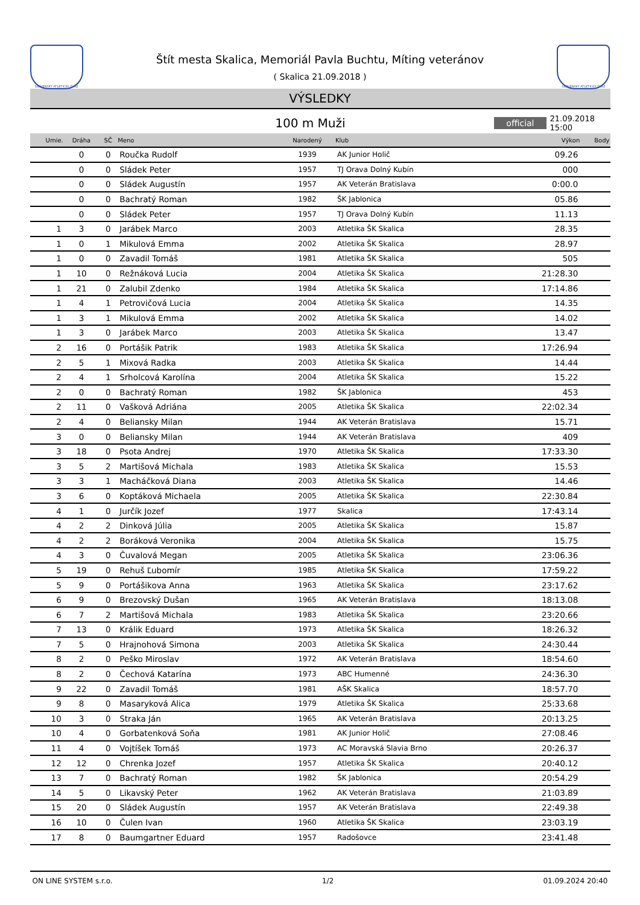SLOVENSKÝ ATLETICKÝ ZVÄZ
Štít mesta Skalica, Memoriál Pavla Buchtu, Míting veteránov
( Skalica 21.09.2018 )
SLOVENSKÝ ATLETICKÝ ZVÄZ
VÝSLEDKY
100 m Muži
official 21.09.2018 15:00
| Umie. | Dráha | SČ | Meno | Narodený | Klub | Výkon | Body |
| --- | --- | --- | --- | --- | --- | --- | --- |
| | 0 | 0 | Roučka Rudolf | 1939 | AK Junior Holič | 09.26 | |
| | 0 | 0 | Sládek Peter | 1957 | TJ Orava Dolný Kubín | 000 | |
| | 0 | 0 | Sládek Augustín | 1957 | AK Veterán Bratislava | 0:00.0 | |
| | 0 | 0 | Bachratý Roman | 1982 | ŠK Jablonica | 05.86 | |
| | 0 | 0 | Sládek Peter | 1957 | TJ Orava Dolný Kubín | 11.13 | |
| 1 | 3 | 0 | Jarábek Marco | 2003 | Atletika ŠK Skalica | 28.35 | |
| 1 | 0 | 1 | Mikulová Emma | 2002 | Atletika ŠK Skalica | 28.97 | |
| 1 | 0 | 0 | Zavadil Tomáš | 1981 | Atletika ŠK Skalica | 505 | |
| 1 | 10 | 0 | Režnáková Lucia | 2004 | Atletika ŠK Skalica | 21:28.30 | |
| 1 | 21 | 0 | Zalubil Zdenko | 1984 | Atletika ŠK Skalica | 17:14.86 | |
| 1 | 4 | 1 | Petrovičová Lucia | 2004 | Atletika ŠK Skalica | 14.35 | |
| 1 | 3 | 1 | Mikulová Emma | 2002 | Atletika ŠK Skalica | 14.02 | |
| 1 | 3 | 0 | Jarábek Marco | 2003 | Atletika ŠK Skalica | 13.47 | |
| 2 | 16 | 0 | Portášik Patrik | 1983 | Atletika ŠK Skalica | 17:26.94 | |
| 2 | 5 | 1 | Mixová Radka | 2003 | Atletika ŠK Skalica | 14.44 | |
| 2 | 4 | 1 | Srholcová Karolína | 2004 | Atletika ŠK Skalica | 15.22 | |
| 2 | 0 | 0 | Bachratý Roman | 1982 | ŠK Jablonica | 453 | |
| 2 | 11 | 0 | Vašková Adriána | 2005 | Atletika ŠK Skalica | 22:02.34 | |
| 2 | 4 | 0 | Beliansky Milan | 1944 | AK Veterán Bratislava | 15.71 | |
| 3 | 0 | 0 | Beliansky Milan | 1944 | AK Veterán Bratislava | 409 | |
| 3 | 18 | 0 | Psota Andrej | 1970 | Atletika ŠK Skalica | 17:33.30 | |
| 3 | 5 | 2 | Martišová Michala | 1983 | Atletika ŠK Skalica | 15.53 | |
| 3 | 3 | 1 | Macháčková Diana | 2003 | Atletika ŠK Skalica | 14.46 | |
| 3 | 6 | 0 | Koptáková Michaela | 2005 | Atletika ŠK Skalica | 22:30.84 | |
| 4 | 1 | 0 | Jurčík Jozef | 1977 | Skalica | 17:43.14 | |
| 4 | 2 | 2 | Dinková Júlia | 2005 | Atletika ŠK Skalica | 15.87 | |
| 4 | 2 | 2 | Boráková Veronika | 2004 | Atletika ŠK Skalica | 15.75 | |
| 4 | 3 | 0 | Čuvalová Megan | 2005 | Atletika ŠK Skalica | 23:06.36 | |
| 5 | 19 | 0 | Rehuš Ľubomír | 1985 | Atletika ŠK Skalica | 17:59.22 | |
| 5 | 9 | 0 | Portášikova Anna | 1963 | Atletika ŠK Skalica | 23:17.62 | |
| 6 | 9 | 0 | Brezovský Dušan | 1965 | AK Veterán Bratislava | 18:13.08 | |
| 6 | 7 | 2 | Martišová Michala | 1983 | Atletika ŠK Skalica | 23:20.66 | |
| 7 | 13 | 0 | Králik Eduard | 1973 | Atletika ŠK Skalica | 18:26.32 | |
| 7 | 5 | 0 | Hrajnohová Simona | 2003 | Atletika ŠK Skalica | 24:30.44 | |
| 8 | 2 | 0 | Peško Miroslav | 1972 | AK Veterán Bratislava | 18:54.60 | |
| 8 | 2 | 0 | Čechová Katarína | 1973 | ABC Humenné | 24:36.30 | |
| 9 | 22 | 0 | Zavadil Tomáš | 1981 | AŠK Skalica | 18:57.70 | |
| 9 | 8 | 0 | Masaryková Alica | 1979 | Atletika ŠK Skalica | 25:33.68 | |
| 10 | 3 | 0 | Straka Ján | 1965 | AK Veterán Bratislava | 20:13.25 | |
| 10 | 4 | 0 | Gorbatenková Soňa | 1981 | AK Junior Holič | 27:08.46 | |
| 11 | 4 | 0 | Vojtíšek Tomáš | 1973 | AC Moravská Slavia Brno | 20:26.37 | |
| 12 | 12 | 0 | Chrenka Jozef | 1957 | Atletika ŠK Skalica | 20:40.12 | |
| 13 | 7 | 0 | Bachratý Roman | 1982 | ŠK Jablonica | 20:54.29 | |
| 14 | 5 | 0 | Likavský Peter | 1962 | AK Veterán Bratislava | 21:03.89 | |
| 15 | 20 | 0 | Sládek Augustín | 1957 | AK Veterán Bratislava | 22:49.38 | |
| 16 | 10 | 0 | Čulen Ivan | 1960 | Atletika ŠK Skalica | 23:03.19 | |
| 17 | 8 | 0 | Baumgartner Eduard | 1957 | Radošovce | 23:41.48 | |
ON LINE SYSTEM s.r.o. 1/2 01.09.2024 20:40